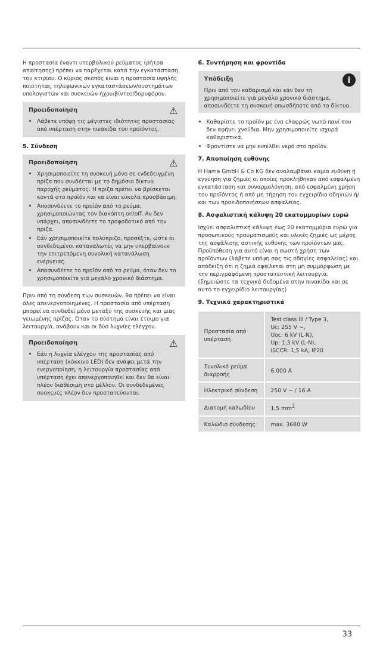Η προστασία έναντι υπερβολικού ρεύματος (ρήτρα απαίτησης) πρέπει να παρέχεται κατά την εγκατάσταση του κτιρίου. Ο κύριος σκοπός είναι η προστασία υψηλής ποιότητας τηλεφωνικών εγκαταστάσεων/συστημάτων υπολογιστών και συσκευών ήχου/βίντεο/δορυφόρου.
⚠
Προειδοποίηση
Λάβετε υπόψη τις μέγιστες ιδιότητες προστασίας από υπέρταση στην πινακίδα του προϊόντος.
5. Σύνδεση
⚠
Προειδοποίηση
Χρησιμοποιείτε τη συσκευή μόνο σε ενδεδειγμένη πρίζα που συνδέεται με το δημόσιο δίκτυο παροχής ρεύματος. Η πρίζα πρέπει να βρίσκεται κοντά στο προϊόν και να είναι εύκολα προσβάσιμη.
Αποσυνδέετε το προϊόν από το ρεύμα, χρησιμοποιώντας τον διακόπτη on/off. Αν δεν υπάρχει, αποσυνδέετε το τροφοδοτικό από την πρίζα.
Εάν χρησιμοποιείτε πολύπριζο, προσέξτε, ώστε οι συνδεδεμένοι καταναλωτές να μην υπερβαίνουν την επιτρεπόμενη συνολική κατανάλωση ενέργειας.
Αποσυνδέετε το προϊόν από το ρεύμα, όταν δεν το χρησιμοποιείτε για μεγάλο χρονικό διάστημα.
Πριν από τη σύνδεση των συσκευών, θα πρέπει να είναι όλες απενεργοποιημένες. Η προστασία από υπέρταση μπορεί να συνδεθεί μόνο μεταξύ της συσκευής και μιας γειωμένης πρίζας. Όταν το σύστημα είναι έτοιμο για λειτουργία, ανάβουν και οι δύο λυχνίες ελέγχου.
⚠
Προειδοποίηση
Εάν η λυχνία ελέγχου της προστασίας από υπέρταση (κόκκινο LED) δεν ανάψει μετά την ενεργοποίηση, η λειτουργία προστασίας από υπέρταση έχει απενεργοποιηθεί και δεν θα είναι πλέον διαθέσιμη στο μέλλον. Οι συνδεδεμένες συσκευές πλέον δεν προστατεύονται.
6. Συντήρηση και φροντίδα
i
Υπόδειξη
Πριν από τον καθαρισμό και εάν δεν τη χρησιμοποιείτε για μεγάλο χρονικό διάστημα, αποσυνδέετε τη συσκευή οπωσδήποτε από το δίκτυο.
Καθαρίστε το προϊόν με ένα ελαφρώς νωπό πανί που δεν αφήνει χνούδια. Μην χρησιμοποιείτε ισχυρά καθαριστικά.
Φροντίστε να μην εισέλθει νερό στο προϊόν.
7. Αποποίηση ευθύνης
H Hama GmbH & Co KG δεν αναλαμβάνει καμία ευθύνη ή εγγύηση για ζημιές οι οποίες προκλήθηκαν από εσφαλμένη εγκατάσταση και συναρμολόγηση, από εσφαλμένη χρήση του προϊόντος ή από μη τήρηση του εγχειρίδιο οδηγιών ή/και των προειδοποιήσεων ασφαλείας.
8. Ασφαλιστική κάλυψη 20 εκατομμυρίων ευρώ
Ισχύει ασφαλιστική κάλυψη έως 20 εκατομμύρια ευρώ για προσωπικούς τραυματισμούς και υλικές ζημιές ως μέρος της ασφάλισης αστικής ευθύνης των προϊόντων μας. Προϋπόθεση για αυτό είναι η σωστή χρήση των προϊόντων (λάβετε υπόψη σας τις οδηγίες ασφαλείας) και απόδειξη ότι η ζημιά οφείλεται στη μη συμμόρφωση με την περιγραφόμενη προστατευτική λειτουργία. (Σημειώστε τα τεχνικά δεδομένα στην πινακίδα και σε αυτό το εγχειρίδιο λειτουργίας)
9. Τεχνικά χαρακτηριστικά
| Προστασία από υπέρταση | Test class III / Type 3, Uc: 255 V ~, Uoc: 6 kV (L-N), Up: 1,3 kV (L-N), ISCCR: 1,5 kA, IP20 |
| Συνολικό ρεύμα διαρροής | 6.000 A |
| Ηλεκτρική σύνδεση | 250 V ~ / 16 A |
| Διατομή καλωδίου | 1,5 mm<sup>2</sup> |
| Καλώδιο σύνδεσης | max. 3680 W |
33